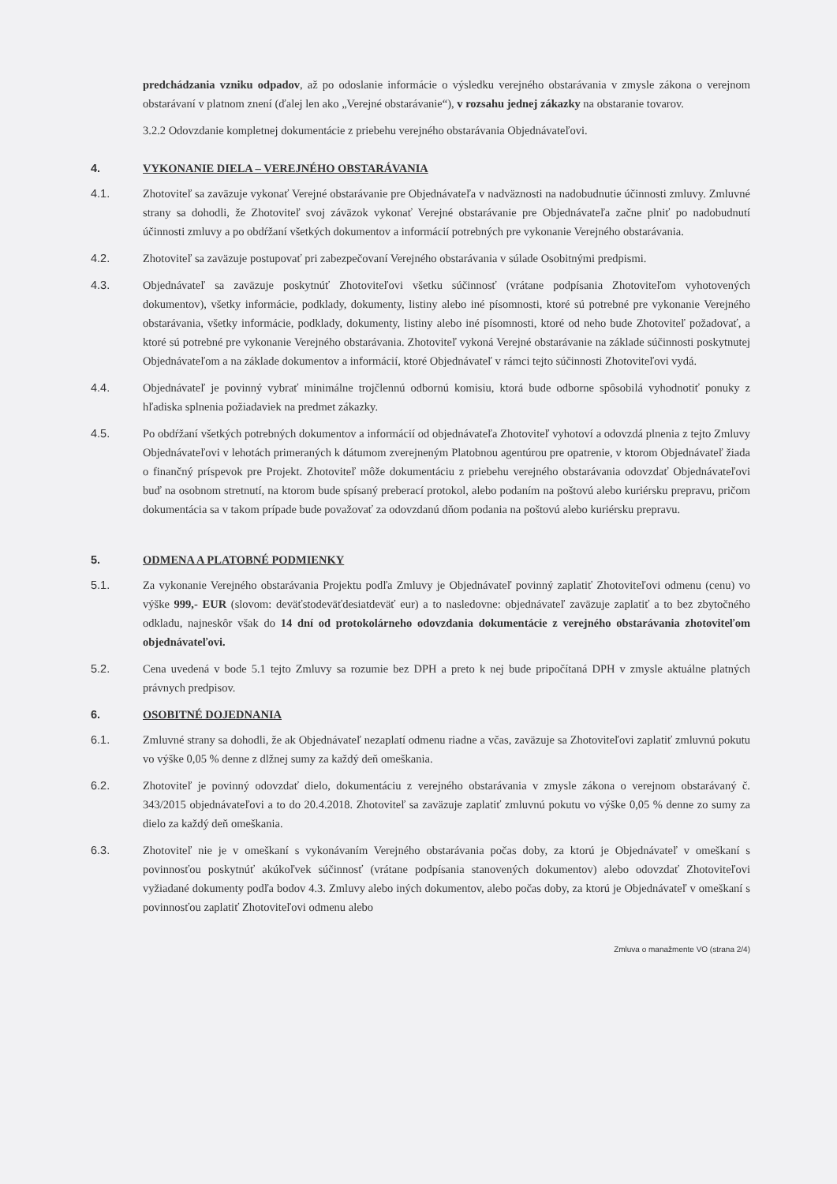predchádzania vzniku odpadov, až po odoslanie informácie o výsledku verejného obstarávania v zmysle zákona o verejnom obstarávaní v platnom znení (ďalej len ako „Verejné obstarávanie“), v rozsahu jednej zákazky na obstaranie tovarov.
3.2.2 Odovzdanie kompletnej dokumentácie z priebehu verejného obstarávania Objednávateľovi.
4. VYKONANIE DIELA – VEREJNÉHO OBSTARÁVANIA
4.1. Zhotoviteľ sa zaväzuje vykonať Verejné obstarávanie pre Objednávateľa v nadväznosti na nadobudnutie účinnosti zmluvy. Zmluvné strany sa dohodli, že Zhotoviteľ svoj záväzok vykonať Verejné obstarávanie pre Objednávateľa začne plniť po nadobudnutí účinnosti zmluvy a po obdŕžaní všetkých dokumentov a informácií potrebných pre vykonanie Verejného obstarávania.
4.2. Zhotoviteľ sa zaväzuje postupovať pri zabezpečovaní Verejného obstarávania v súlade Osobitnými predpismi.
4.3. Objednávateľ sa zaväzuje poskytnúť Zhotoviteľovi všetku súčinnosť (vrátane podpísania Zhotoviteľom vyhotovených dokumentov), všetky informácie, podklady, dokumenty, listiny alebo iné písomnosti, ktoré sú potrebné pre vykonanie Verejného obstarávania, všetky informácie, podklady, dokumenty, listiny alebo iné písomnosti, ktoré od neho bude Zhotoviteľ požadovať, a ktoré sú potrebné pre vykonanie Verejného obstarávania. Zhotoviteľ vykoná Verejné obstarávanie na základe súčinnosti poskytnutej Objednávateľom a na základe dokumentov a informácií, ktoré Objednávateľ v rámci tejto súčinnosti Zhotoviteľovi vydá.
4.4. Objednávateľ je povinný vybrať minimálne trojčlennú odbornú komisiu, ktorá bude odborne spôsobilá vyhodnotiť ponuky z hľadiska splnenia požiadaviek na predmet zákazky.
4.5. Po obdŕžaní všetkých potrebných dokumentov a informácií od objednávateľa Zhotoviteľ vyhotoví a odovzdá plnenia z tejto Zmluvy Objednávateľovi v lehotách primeraných k dátumom zverejneným Platobnou agentúrou pre opatrenie, v ktorom Objednávateľ žiada o finančný príspevok pre Projekt. Zhotoviteľ môže dokumentáciu z priebehu verejného obstarávania odovzdať Objednávateľovi buď na osobnom stretnutí, na ktorom bude spísaný preberací protokol, alebo podaním na poštovú alebo kuriérsku prepravu, pričom dokumentácia sa v takom prípade bude považovať za odovzdanú dňom podania na poštovú alebo kuriérsku prepravu.
5. ODMENA A PLATOBNÉ PODMIENKY
5.1. Za vykonanie Verejného obstarávania Projektu podľa Zmluvy je Objednávateľ povinný zaplatiť Zhotoviteľovi odmenu (cenu) vo výške 999,- EUR (slovom: deväťstodeväťdesiatdeväť eur) a to nasledovne: objednávateľ zaväzuje zaplatiť a to bez zbytočného odkladu, najneskôr však do 14 dní od protokolárneho odovzdania dokumentácie z verejného obstarávania zhotoviteľom objednávateľovi.
5.2. Cena uvedená v bode 5.1 tejto Zmluvy sa rozumie bez DPH a preto k nej bude pripočítaná DPH v zmysle aktuálne platných právnych predpisov.
6. OSOBITNÉ DOJEDNANIA
6.1. Zmluvné strany sa dohodli, že ak Objednávateľ nezaplatí odmenu riadne a včas, zaväzuje sa Zhotoviteľovi zaplatiť zmluvnú pokutu vo výške 0,05 % denne z dlžnej sumy za každý deň omeškania.
6.2. Zhotoviteľ je povinný odovzdať dielo, dokumentáciu z verejného obstarávania v zmysle zákona o verejnom obstarávaný č. 343/2015 objednávateľovi a to do 20.4.2018. Zhotoviteľ sa zaväzuje zaplatiť zmluvnú pokutu vo výške 0,05 % denne zo sumy za dielo za každý deň omeškania.
6.3. Zhotoviteľ nie je v omeškaní s vykonávaním Verejného obstarávania počas doby, za ktorú je Objednávateľ v omeškaní s povinnosťou poskytnúť akúkoľvek súčinnosť (vrátane podpísania stanovených dokumentov) alebo odovzdať Zhotoviteľovi vyžiadané dokumenty podľa bodov 4.3. Zmluvy alebo iných dokumentov, alebo počas doby, za ktorú je Objednávateľ v omeškaní s povinnosťou zaplatiť Zhotoviteľovi odmenu alebo
Zmluva o manažmente VO (strana 2/4)